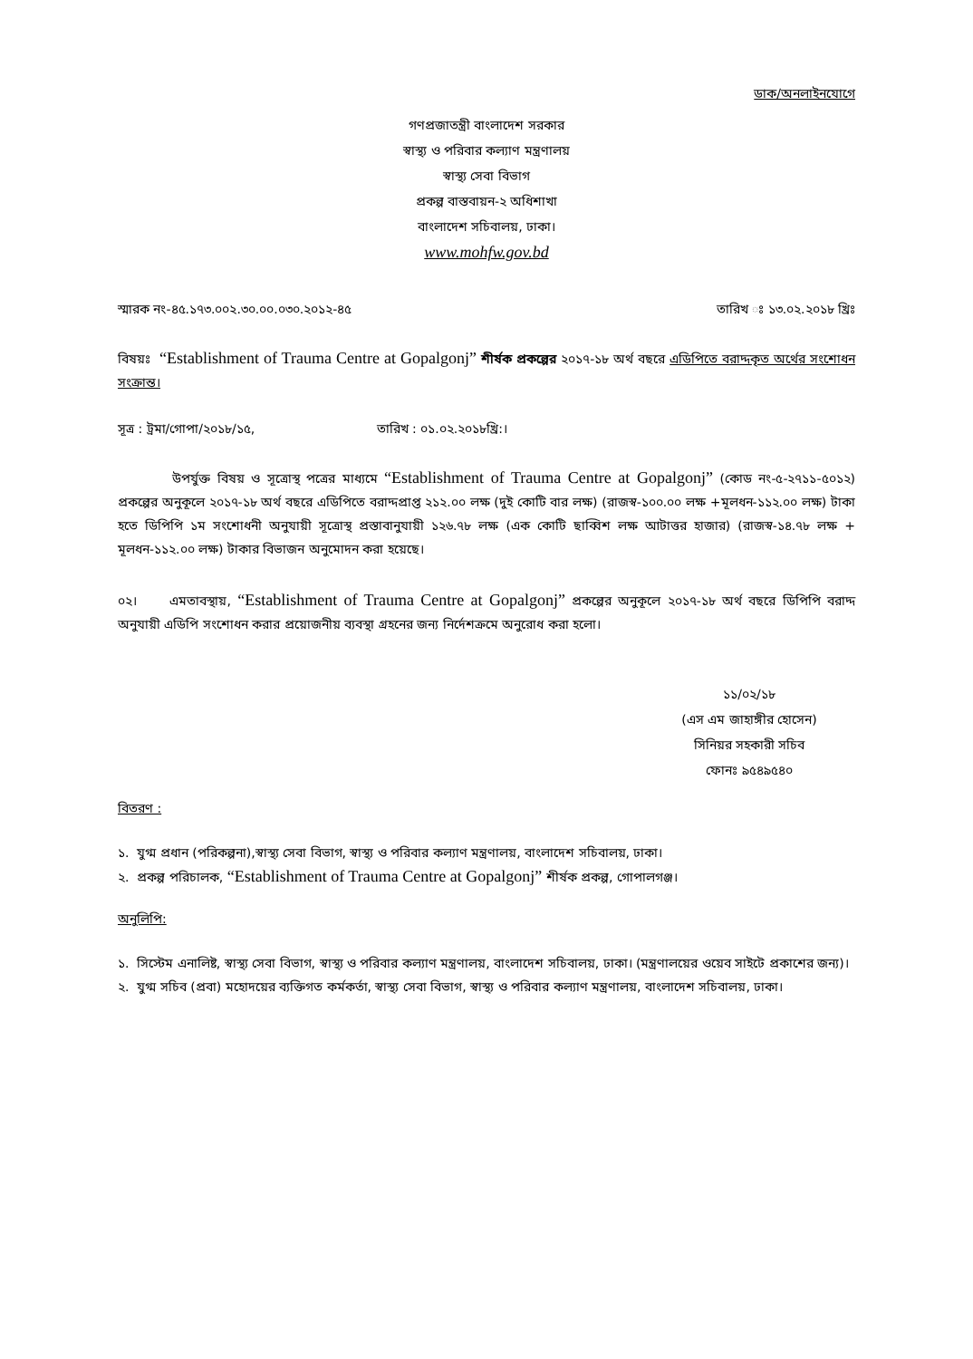ডাক/অনলাইনযোগে
গণপ্রজাতন্ত্রী বাংলাদেশ সরকার
স্বাস্থ্য ও পরিবার কল্যাণ মন্ত্রণালয়
স্বাস্থ্য সেবা বিভাগ
প্রকল্প বাস্তবায়ন-২ অধিশাখা
বাংলাদেশ সচিবালয়, ঢাকা।
www.mohfw.gov.bd
স্মারক নং-৪৫.১৭৩.০০২.৩০.০০.০৩০.২০১২-৪৫ তারিখ ঃ ১৩.০২.২০১৮ খ্রিঃ
বিষয়ঃ “Establishment of Trauma Centre at Gopalgonj” শীর্ষক প্রকল্পের ২০১৭-১৮ অর্থ বছরে এডিপিতে বরাদ্দকৃত অর্থের সংশোধন সংক্রান্ত।
সূত্র : ট্রমা/গোপা/২০১৮/১৫, তারিখ : ০১.০২.২০১৮খ্রি:।
উপর্যুক্ত বিষয় ও সূত্রোস্থ পত্রের মাধ্যমে “Establishment of Trauma Centre at Gopalgonj” (কোড নং-৫-২৭১১-৫০১২) প্রকল্পের অনুকূলে ২০১৭-১৮ অর্থ বছরে এডিপিতে বরাদ্দপ্রাপ্ত ২১২.০০ লক্ষ (দুই কোটি বার লক্ষ) (রাজস্ব-১০০.০০ লক্ষ +মূলধন-১১২.০০ লক্ষ) টাকা হতে ডিপিপি ১ম সংশোধনী অনুযায়ী সূত্রোস্থ প্রস্তাবানুযায়ী ১২৬.৭৮ লক্ষ (এক কোটি ছাব্বিশ লক্ষ আটাত্তর হাজার) (রাজস্ব-১৪.৭৮ লক্ষ + মূলধন-১১২.০০ লক্ষ) টাকার বিভাজন অনুমোদন করা হয়েছে।
০২। এমতাবস্থায়, “Establishment of Trauma Centre at Gopalgonj” প্রকল্পের অনুকূলে ২০১৭-১৮ অর্থ বছরে ডিপিপি বরাদ্দ অনুযায়ী এডিপি সংশোধন করার প্রয়োজনীয় ব্যবস্থা গ্রহনের জন্য নির্দেশক্রমে অনুরোধ করা হলো।
১১/০২/১৮
(এস এম জাহাঙ্গীর হোসেন)
সিনিয়র সহকারী সচিব
ফোনঃ ৯৫৪৯৫৪০
বিতরণ :
১. যুগ্ম প্রধান (পরিকল্পনা),স্বাস্থ্য সেবা বিভাগ, স্বাস্থ্য ও পরিবার কল্যাণ মন্ত্রণালয়, বাংলাদেশ সচিবালয়, ঢাকা।
২. প্রকল্প পরিচালক, “Establishment of Trauma Centre at Gopalgonj” শীর্ষক প্রকল্প, গোপালগঞ্জ।
অনুলিপি:
১. সিস্টেম এনালিষ্ট, স্বাস্থ্য সেবা বিভাগ, স্বাস্থ্য ও পরিবার কল্যাণ মন্ত্রণালয়, বাংলাদেশ সচিবালয়, ঢাকা। (মন্ত্রণালয়ের ওয়েব সাইটে প্রকাশের জন্য)।
২. যুগ্ম সচিব (প্রবা) মহোদয়ের ব্যক্তিগত কর্মকর্তা, স্বাস্থ্য সেবা বিভাগ, স্বাস্থ্য ও পরিবার কল্যাণ মন্ত্রণালয়, বাংলাদেশ সচিবালয়, ঢাকা।